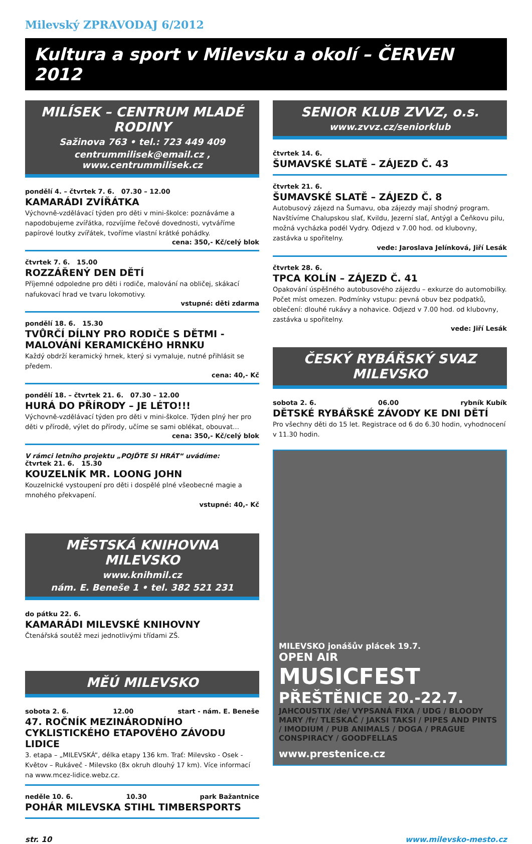Milevský ZPRAVODAJ 6/2012
Kultura a sport v Milevsku a okolí – ČERVEN 2012
MILÍSEK – CENTRUM MLADÉ RODINY
Sažinova 763 • tel.: 723 449 409
centrummilisek@email.cz , www.centrummilisek.cz
pondělí 4. – čtvrtek 7. 6. 07.30 – 12.00
KAMARÁDI ZVÍŘÁTKA
Výchovně-vzdělávací týden pro děti v mini-školce: poznáváme a napodobujeme zvířátka, rozvíjíme řečové dovednosti, vytváříme papírové loutky zvířátek, tvoříme vlastní krátké pohádky.
cena: 350,- Kč/celý blok
čtvrtek 7. 6. 15.00
ROZZÁŘENÝ DEN DĚTÍ
Příjemné odpoledne pro děti i rodiče, malování na obličej, skákací nafukovací hrad ve tvaru lokomotivy.
vstupné: děti zdarma
pondělí 18. 6. 15.30
TVŮRČÍ DÍLNY PRO RODIČE S DĚTMI - MALOVÁNÍ KERAMICKÉHO HRNKU
Každý obdrží keramický hrnek, který si vymaluje, nutné přihlásit se předem.
cena: 40,- Kč
pondělí 18. – čtvrtek 21. 6. 07.30 – 12.00
HURÁ DO PŘÍRODY – JE LÉTO!!!
Výchovně-vzdělávací týden pro děti v mini-školce. Týden plný her pro děti v přírodě, výlet do přírody, učíme se sami oblékat, obouvat…
cena: 350,- Kč/celý blok
V rámci letního projektu „POJĎTE SI HRÁT“ uvádíme:
čtvrtek 21. 6. 15.30
KOUZELNÍK MR. LOONG JOHN
Kouzelnické vystoupení pro děti i dospělé plné všeobecné magie a mnohého překvapení.
vstupné: 40,- Kč
MĚSTSKÁ KNIHOVNA MILEVSKO
www.knihmil.cz
nám. E. Beneše 1 • tel. 382 521 231
do pátku 22. 6.
KAMARÁDI MILEVSKÉ KNIHOVNY
Čtenářská soutěž mezi jednotlivými třídami ZŠ.
MĚÚ MILEVSKO
sobota 2. 6. 12.00 start - nám. E. Beneše
47. ROČNÍK MEZINÁRODNÍHO CYKLISTICKÉHO ETAPOVÉHO ZÁVODU LIDICE
3. etapa – „MILEVSKÁ“, délka etapy 136 km. Trať: Milevsko - Osek - Květov – Rukáveč - Milevsko (8x okruh dlouhý 17 km). Více informací na www.mcez-lidice.webz.cz.
neděle 10. 6. 10.30 park Bažantnice
POHÁR MILEVSKA STIHL TIMBERSPORTS
SENIOR KLUB ZVVZ, o.s.
www.zvvz.cz/seniorklub
čtvrtek 14. 6.
ŠUMAVSKÉ SLATĚ – ZÁJEZD Č. 43
čtvrtek 21. 6.
ŠUMAVSKÉ SLATĚ – ZÁJEZD Č. 8
Autobusový zájezd na Šumavu, oba zájezdy mají shodný program. Navštívíme Chalupskou slať, Kvildu, Jezerní slať, Antýgl a Čeňkovu pilu, možná vycházka podél Vydry. Odjezd v 7.00 hod. od klubovny, zastávka u spořitelny.
vede: Jaroslava Jelínková, Jiří Lesák
čtvrtek 28. 6.
TPCA KOLÍN – ZÁJEZD Č. 41
Opakování úspěšného autobusového zájezdu – exkurze do automobilky. Počet míst omezen. Podmínky vstupu: pevná obuv bez podpatků, oblečení: dlouhé rukávy a nohavice. Odjezd v 7.00 hod. od klubovny, zastávka u spořitelny.
vede: Jiří Lesák
ČESKÝ RYBÁŘSKÝ SVAZ
MILEVSKO
sobota 2. 6. 06.00 rybník Kubík
DĚTSKÉ RYBÁŘSKÉ ZÁVODY KE DNI DĚTÍ
Pro všechny děti do 15 let. Registrace od 6 do 6.30 hodin, vyhodnocení v 11.30 hodin.
MILEVSKO jonášův plácek 19.7.
OPEN AIR
MUSICFEST
PŘEŠTĚNICE 20.-22.7.
JAHCOUSTIX /de/ VYPSANÁ FIXA / UDG / BLOODY MARY /fr/ TLESKAČ / JAKSI TAKSI / PIPES AND PINTS / IMODIUM / PUB ANIMALS / DOGA / PRAGUE CONSPIRACY / GOODFELLAS
www.prestenice.cz
str. 10 www.milevsko-mesto.cz